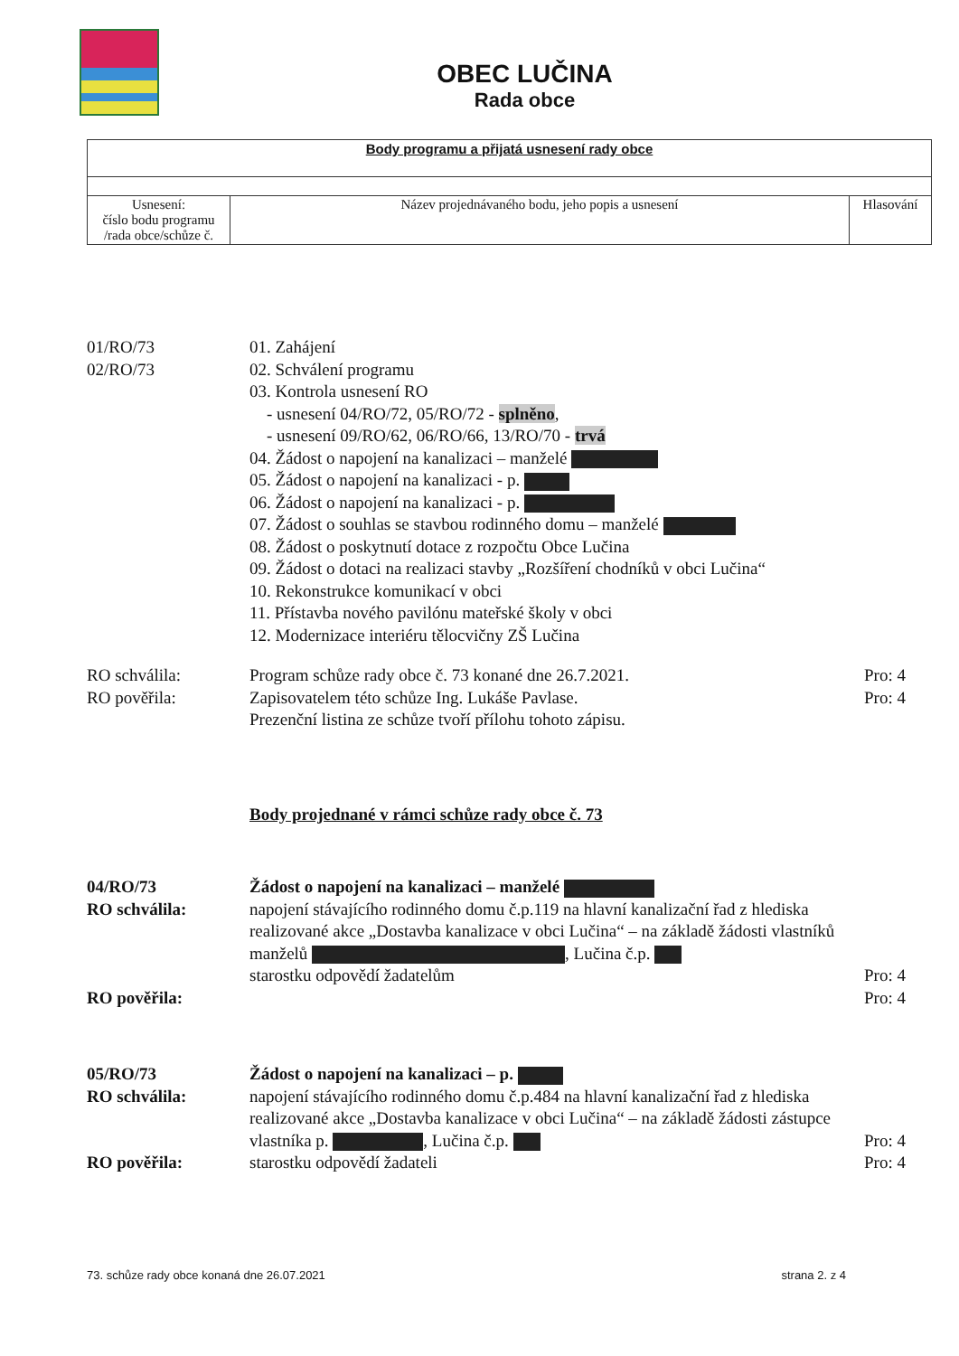OBEC LUČINA
Rada obce
| Body programu a přijatá usnesení rady obce | | |
| Usnesení: číslo bodu programu /rada obce/schůze č. | Název projednávaného bodu, jeho popis a usnesení | Hlasování |
01/RO/73
02/RO/73
01. Zahájení
02. Schválení programu
03. Kontrola usnesení RO
- usnesení 04/RO/72, 05/RO/72 - splněno,
- usnesení 09/RO/62, 06/RO/66, 13/RO/70 - trvá
04. Žádost o napojení na kanalizaci – manželé
05. Žádost o napojení na kanalizaci - p.
06. Žádost o napojení na kanalizaci - p.
07. Žádost o souhlas se stavbou rodinného domu – manželé
08. Žádost o poskytnutí dotace z rozpočtu Obce Lučina
09. Žádost o dotaci na realizaci stavby „Rozšíření chodníků v obci Lučina“
10. Rekonstrukce komunikací v obci
11. Přístavba nového pavilónu mateřské školy v obci
12. Modernizace interiéru tělocvičny ZŠ Lučina
RO schválila:
RO pověřila:
Program schůze rady obce č. 73 konané dne 26.7.2021.
Zapisovatelem této schůze Ing. Lukáše Pavlase.
Prezenční listina ze schůze tvoří přílohu tohoto zápisu.
Pro: 4
Pro: 4
Body projednané v rámci schůze rady obce č. 73
04/RO/73
RO schválila:
RO pověřila:
Žádost o napojení na kanalizaci – manželé
napojení stávajícího rodinného domu č.p.119 na hlavní kanalizační řad z hlediska realizované akce „Dostavba kanalizace v obci Lučina“ – na základě žádosti vlastníků manželů , Lučina č.p.
starostku odpovědí žadatelům
Pro: 4
Pro: 4
05/RO/73
RO schválila:
RO pověřila:
Žádost o napojení na kanalizaci – p.
napojení stávajícího rodinného domu č.p.484 na hlavní kanalizační řad z hlediska realizované akce „Dostavba kanalizace v obci Lučina“ – na základě žádosti zástupce vlastníka p. , Lučina č.p.
starostku odpovědí žadateli
Pro: 4
Pro: 4
73. schůze rady obce konaná dne 26.07.2021 strana 2. z 4